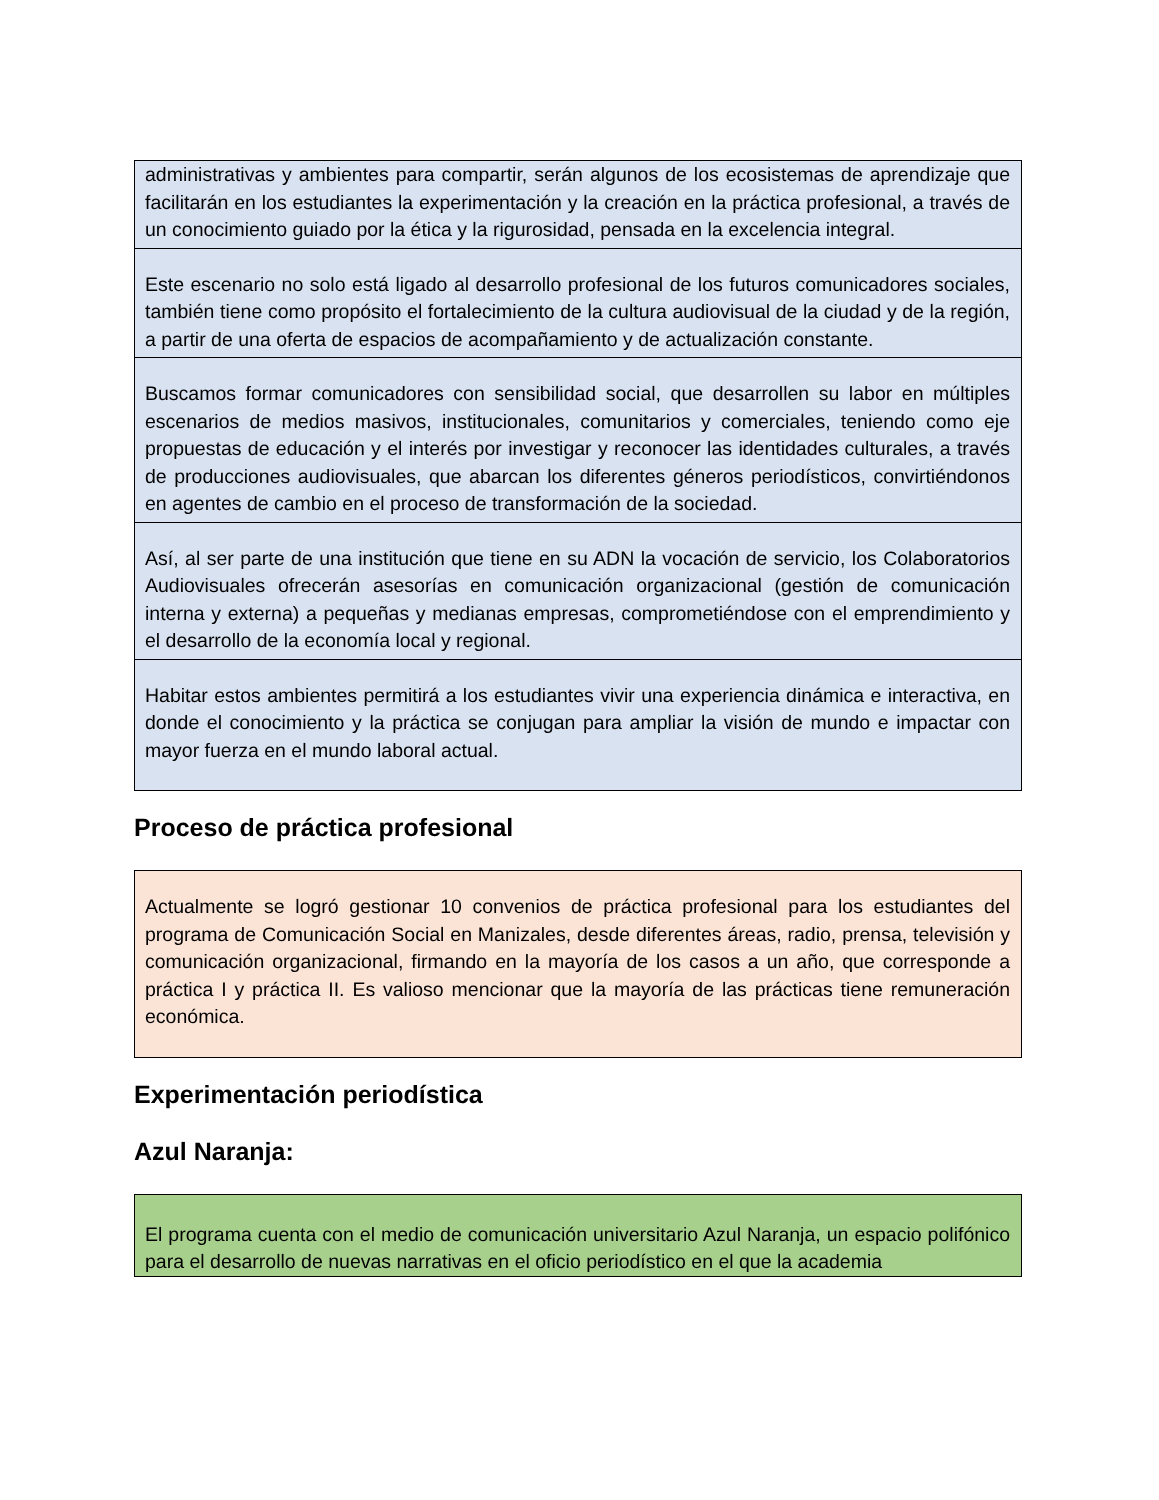administrativas y ambientes para compartir, serán algunos de los ecosistemas de aprendizaje que facilitarán en los estudiantes la experimentación y la creación en la práctica profesional, a través de un conocimiento guiado por la ética y la rigurosidad, pensada en la excelencia integral.
Este escenario no solo está ligado al desarrollo profesional de los futuros comunicadores sociales, también tiene como propósito el fortalecimiento de la cultura audiovisual de la ciudad y de la región, a partir de una oferta de espacios de acompañamiento y de actualización constante.
Buscamos formar comunicadores con sensibilidad social, que desarrollen su labor en múltiples escenarios de medios masivos, institucionales, comunitarios y comerciales, teniendo como eje propuestas de educación y el interés por investigar y reconocer las identidades culturales, a través de producciones audiovisuales, que abarcan los diferentes géneros periodísticos, convirtiéndonos en agentes de cambio en el proceso de transformación de la sociedad.
Así, al ser parte de una institución que tiene en su ADN la vocación de servicio, los Colaboratorios Audiovisuales ofrecerán asesorías en comunicación organizacional (gestión de comunicación interna y externa) a pequeñas y medianas empresas, comprometiéndose con el emprendimiento y el desarrollo de la economía local y regional.
Habitar estos ambientes permitirá a los estudiantes vivir una experiencia dinámica e interactiva, en donde el conocimiento y la práctica se conjugan para ampliar la visión de mundo e impactar con mayor fuerza en el mundo laboral actual.
Proceso de práctica profesional
Actualmente se logró gestionar 10 convenios de práctica profesional para los estudiantes del programa de Comunicación Social en Manizales, desde diferentes áreas, radio, prensa, televisión y comunicación organizacional, firmando en la mayoría de los casos a un año, que corresponde a práctica I y práctica II. Es valioso mencionar que la mayoría de las prácticas tiene remuneración económica.
Experimentación periodística
Azul Naranja:
El programa cuenta con el medio de comunicación universitario Azul Naranja, un espacio polifónico para el desarrollo de nuevas narrativas en el oficio periodístico en el que la academia